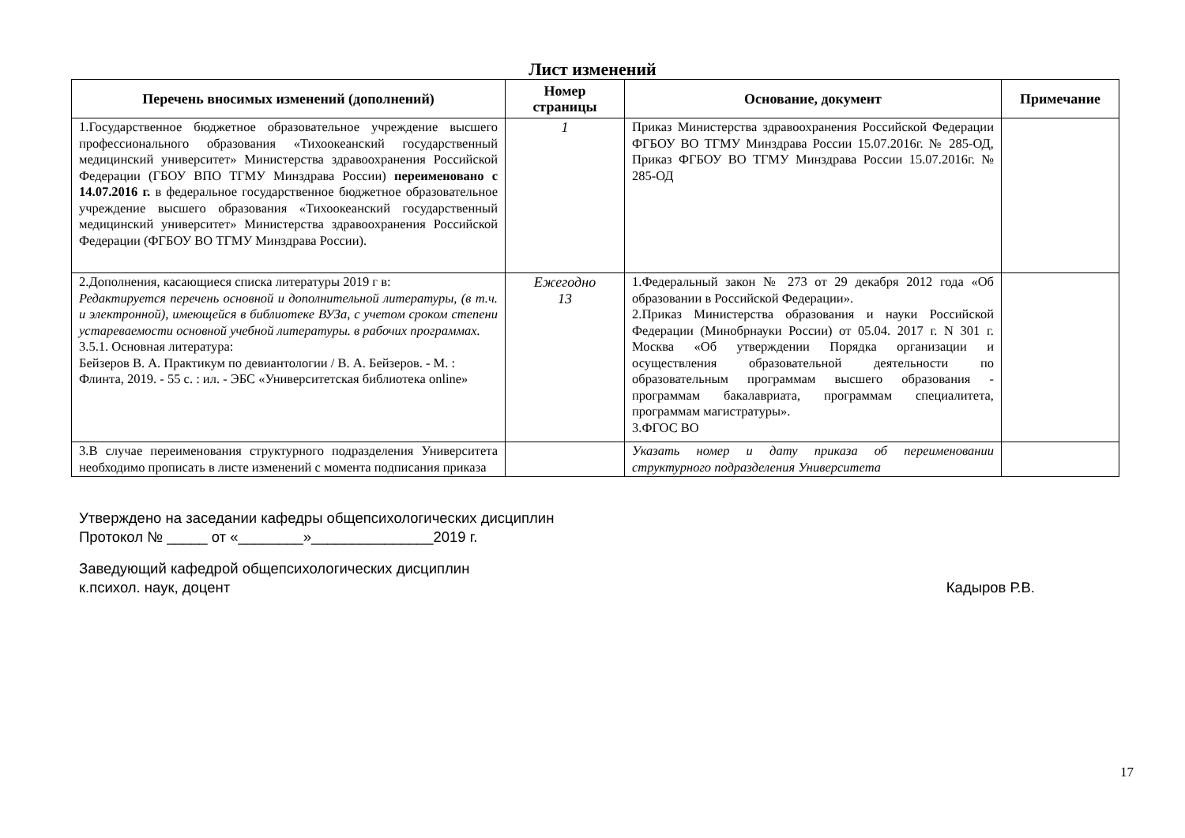Лист изменений
| Перечень вносимых изменений (дополнений) | Номер страницы | Основание, документ | Примечание |
| --- | --- | --- | --- |
| 1.Государственное бюджетное образовательное учреждение высшего профессионального образования «Тихоокеанский государственный медицинский университет» Министерства здравоохранения Российской Федерации (ГБОУ ВПО ТГМУ Минздрава России) переименовано с 14.07.2016 г. в федеральное государственное бюджетное образовательное учреждение высшего образования «Тихоокеанский государственный медицинский университет» Министерства здравоохранения Российской Федерации (ФГБОУ ВО ТГМУ Минздрава России). | 1 | Приказ Министерства здравоохранения Российской Федерации ФГБОУ ВО ТГМУ Минздрава России 15.07.2016г. № 285-ОД, Приказ ФГБОУ ВО ТГМУ Минздрава России 15.07.2016г. № 285-ОД | |
| 2.Дополнения, касающиеся списка литературы 2019 г в: Редактируется перечень основной и дополнительной литературы, (в т.ч. и электронной), имеющейся в библиотеке ВУЗа, с учетом сроком степени устареваемости основной учебной литературы. в рабочих программах. 3.5.1. Основная литература: Бейзеров В. А. Практикум по девиантологии / В. А. Бейзеров. - М. : Флинта, 2019. - 55 с. : ил. - ЭБС «Университетская библиотека online» | Ежегодно 13 | 1.Федеральный закон № 273 от 29 декабря 2012 года «Об образовании в Российской Федерации». 2.Приказ Министерства образования и науки Российской Федерации (Минобрнауки России) от 05.04. 2017 г. N 301 г. Москва «Об утверждении Порядка организации и осуществления образовательной деятельности по образовательным программам высшего образования - программам бакалавриата, программам специалитета, программам магистратуры». 3.ФГОС ВО | |
| 3.В случае переименования структурного подразделения Университета необходимо прописать в листе изменений с момента подписания приказа | | Указать номер и дату приказа об переименовании структурного подразделения Университета | |
Утверждено на заседании кафедры общепсихологических дисциплин
Протокол № _____ от «________»_______________2019 г.
Заведующий кафедрой общепсихологических дисциплин
к.психол. наук, доцент Кадыров Р.В.
17